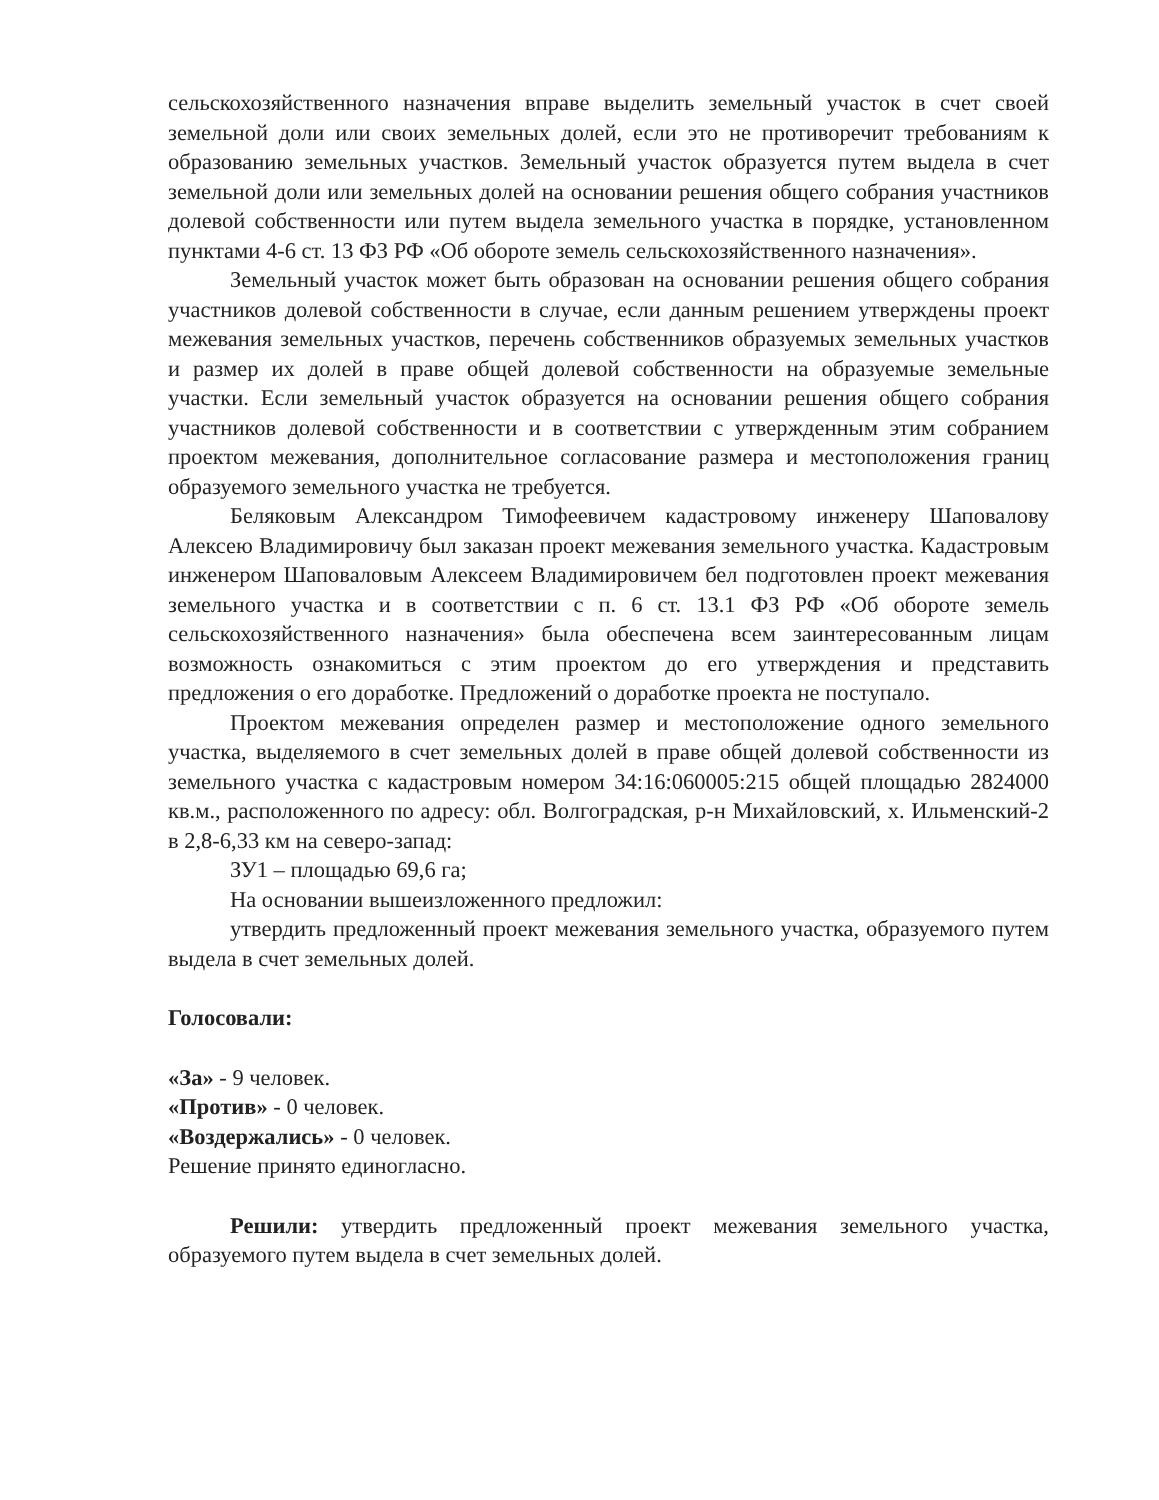сельскохозяйственного назначения вправе выделить земельный участок в счет своей земельной доли или своих земельных долей, если это не противоречит требованиям к образованию земельных участков. Земельный участок образуется путем выдела в счет земельной доли или земельных долей на основании решения общего собрания участников долевой собственности или путем выдела земельного участка в порядке, установленном пунктами 4-6 ст. 13 ФЗ РФ «Об обороте земель сельскохозяйственного назначения».
Земельный участок может быть образован на основании решения общего собрания участников долевой собственности в случае, если данным решением утверждены проект межевания земельных участков, перечень собственников образуемых земельных участков и размер их долей в праве общей долевой собственности на образуемые земельные участки. Если земельный участок образуется на основании решения общего собрания участников долевой собственности и в соответствии с утвержденным этим собранием проектом межевания, дополнительное согласование размера и местоположения границ образуемого земельного участка не требуется.
Беляковым Александром Тимофеевичем кадастровому инженеру Шаповалову Алексею Владимировичу был заказан проект межевания земельного участка. Кадастровым инженером Шаповаловым Алексеем Владимировичем бел подготовлен проект межевания земельного участка и в соответствии с п. 6 ст. 13.1 ФЗ РФ «Об обороте земель сельскохозяйственного назначения» была обеспечена всем заинтересованным лицам возможность ознакомиться с этим проектом до его утверждения и представить предложения о его доработке. Предложений о доработке проекта не поступало.
Проектом межевания определен размер и местоположение одного земельного участка, выделяемого в счет земельных долей в праве общей долевой собственности из земельного участка с кадастровым номером 34:16:060005:215 общей площадью 2824000 кв.м., расположенного по адресу: обл. Волгоградская, р-н Михайловский, х. Ильменский-2 в 2,8-6,33 км на северо-запад:
ЗУ1 – площадью 69,6 га;
На основании вышеизложенного предложил:
утвердить предложенный проект межевания земельного участка, образуемого путем выдела в счет земельных долей.
Голосовали:
«За» - 9 человек.
«Против» - 0 человек.
«Воздержались» - 0 человек.
Решение принято единогласно.
Решили: утвердить предложенный проект межевания земельного участка, образуемого путем выдела в счет земельных долей.